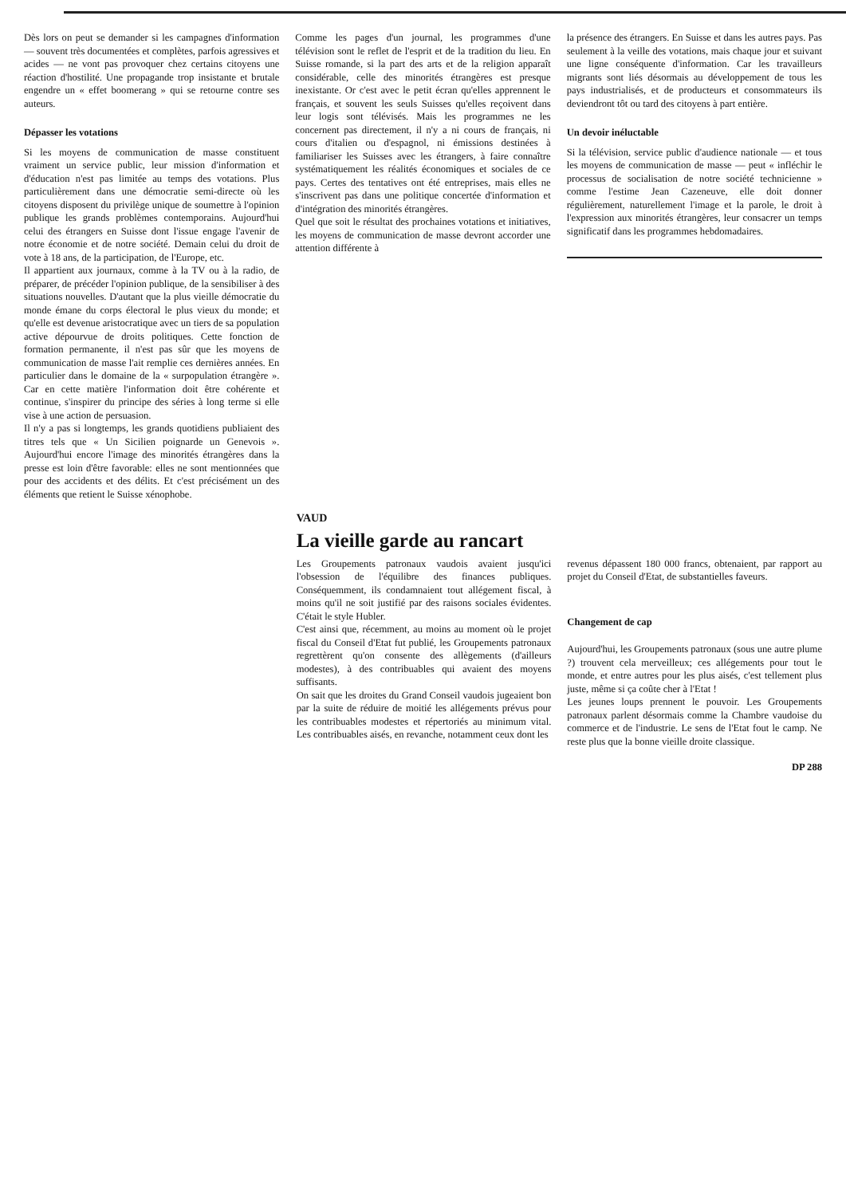Dès lors on peut se demander si les campagnes d'information — souvent très documentées et complètes, parfois agressives et acides — ne vont pas provoquer chez certains citoyens une réaction d'hostilité. Une propagande trop insistante et brutale engendre un « effet boomerang » qui se retourne contre ses auteurs.
Dépasser les votations
Si les moyens de communication de masse constituent vraiment un service public, leur mission d'information et d'éducation n'est pas limitée au temps des votations. Plus particulièrement dans une démocratie semi-directe où les citoyens disposent du privilège unique de soumettre à l'opinion publique les grands problèmes contemporains. Aujourd'hui celui des étrangers en Suisse dont l'issue engage l'avenir de notre économie et de notre société. Demain celui du droit de vote à 18 ans, de la participation, de l'Europe, etc.
Il appartient aux journaux, comme à la TV ou à la radio, de préparer, de précéder l'opinion publique, de la sensibiliser à des situations nouvelles. D'autant que la plus vieille démocratie du monde émane du corps électoral le plus vieux du monde; et qu'elle est devenue aristocratique avec un tiers de sa population active dépourvue de droits politiques. Cette fonction de formation permanente, il n'est pas sûr que les moyens de communication de masse l'ait remplie ces dernières années. En particulier dans le domaine de la « surpopulation étrangère ». Car en cette matière l'information doit être cohérente et continue, s'inspirer du principe des séries à long terme si elle vise à une action de persuasion.
Il n'y a pas si longtemps, les grands quotidiens publiaient des titres tels que « Un Sicilien poignarde un Genevois ». Aujourd'hui encore l'image des minorités étrangères dans la presse est loin d'être favorable: elles ne sont mentionnées que pour des accidents et des délits. Et c'est précisément un des éléments que retient le Suisse xénophobe.
Comme les pages d'un journal, les programmes d'une télévision sont le reflet de l'esprit et de la tradition du lieu. En Suisse romande, si la part des arts et de la religion apparaît considérable, celle des minorités étrangères est presque inexistante. Or c'est avec le petit écran qu'elles apprennent le français, et souvent les seuls Suisses qu'elles reçoivent dans leur logis sont télévisés. Mais les programmes ne les concernent pas directement, il n'y a ni cours de français, ni cours d'italien ou d'espagnol, ni émissions destinées à familiariser les Suisses avec les étrangers, à faire connaître systématiquement les réalités économiques et sociales de ce pays. Certes des tentatives ont été entreprises, mais elles ne s'inscrivent pas dans une politique concertée d'information et d'intégration des minorités étrangères.
Quel que soit le résultat des prochaines votations et initiatives, les moyens de communication de masse devront accorder une attention différente à
la présence des étrangers. En Suisse et dans les autres pays. Pas seulement à la veille des votations, mais chaque jour et suivant une ligne conséquente d'information. Car les travailleurs migrants sont liés désormais au développement de tous les pays industrialisés, et de producteurs et consommateurs ils deviendront tôt ou tard des citoyens à part entière.
Un devoir inéluctable
Si la télévision, service public d'audience nationale — et tous les moyens de communication de masse — peut « infléchir le processus de socialisation de notre société technicienne » comme l'estime Jean Cazeneuve, elle doit donner régulièrement, naturellement l'image et la parole, le droit à l'expression aux minorités étrangères, leur consacrer un temps significatif dans les programmes hebdomadaires.
VAUD
La vieille garde au rancart
Les Groupements patronaux vaudois avaient jusqu'ici l'obsession de l'équilibre des finances publiques. Conséquemment, ils condamnaient tout allégement fiscal, à moins qu'il ne soit justifié par des raisons sociales évidentes. C'était le style Hubler.
C'est ainsi que, récemment, au moins au moment où le projet fiscal du Conseil d'Etat fut publié, les Groupements patronaux regrettèrent qu'on consente des allègements (d'ailleurs modestes), à des contribuables qui avaient des moyens suffisants.
On sait que les droites du Grand Conseil vaudois jugeaient bon par la suite de réduire de moitié les allégements prévus pour les contribuables modestes et répertoriés au minimum vital. Les contribuables aisés, en revanche, notamment ceux dont les
revenus dépassent 180 000 francs, obtenaient, par rapport au projet du Conseil d'Etat, de substantielles faveurs.
Changement de cap
Aujourd'hui, les Groupements patronaux (sous une autre plume ?) trouvent cela merveilleux; ces allégements pour tout le monde, et entre autres pour les plus aisés, c'est tellement plus juste, même si ça coûte cher à l'Etat !
Les jeunes loups prennent le pouvoir. Les Groupements patronaux parlent désormais comme la Chambre vaudoise du commerce et de l'industrie. Le sens de l'Etat fout le camp. Ne reste plus que la bonne vieille droite classique.
DP 288